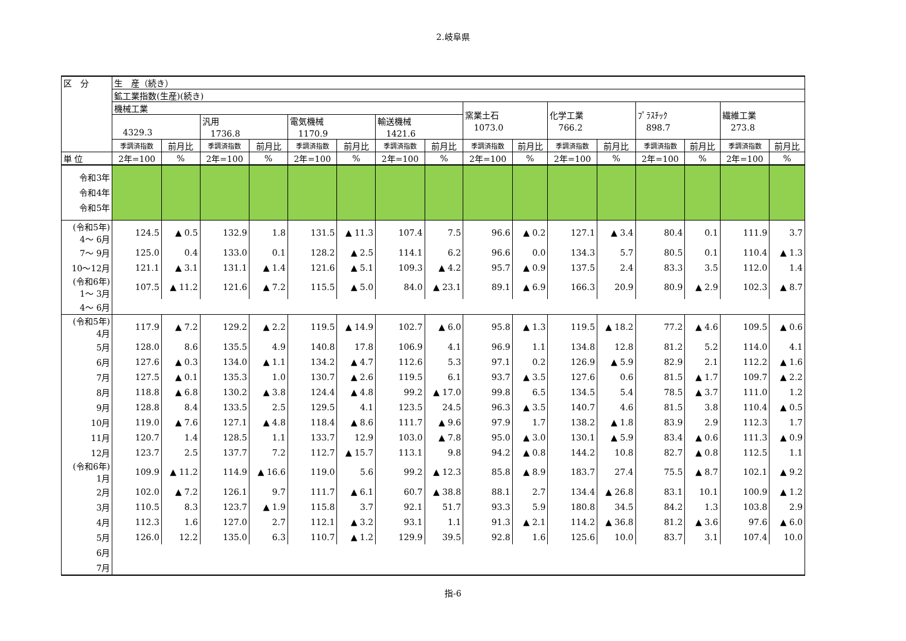2.岐阜県
| 区 分 | 生 産（続き） | | | | | | | | | | | | | | | |
| --- | --- | --- | --- | --- | --- | --- | --- | --- | --- | --- | --- | --- | --- | --- | --- | --- |
| | 鉱工業指数(生産)(続き) | | | | | | | | | | | | | | | |
| | 機械工業 | | | | | | | | 窯業土石 1073.0 | | 化学工業 766.2 | | ﾌﾟﾗｽﾁｯｸ 898.7 | | 繊維工業 273.8 | |
| | 4329.3 | | 汎用 1736.8 | | 電気機械 1170.9 | | 輸送機械 1421.6 | | | | | | | | | |
| | 季調済指数 | 前月比 | 季調済指数 | 前月比 | 季調済指数 | 前月比 | 季調済指数 | 前月比 | 季調済指数 | 前月比 | 季調済指数 | 前月比 | 季調済指数 | 前月比 | 季調済指数 | 前月比 |
| 単 位 | 2年=100 | % | 2年=100 | % | 2年=100 | % | 2年=100 | % | 2年=100 | % | 2年=100 | % | 2年=100 | % | 2年=100 | % |
| 令和3年 令和4年 令和5年 | | | | | | | | | | | | | | | | |
| (令和5年) 4～ 6月 | 124.5 | ▲ 0.5 | 132.9 | 1.8 | 131.5 | ▲ 11.3 | 107.4 | 7.5 | 96.6 | ▲ 0.2 | 127.1 | ▲ 3.4 | 80.4 | 0.1 | 111.9 | 3.7 |
| 7～ 9月 | 125.0 | 0.4 | 133.0 | 0.1 | 128.2 | ▲ 2.5 | 114.1 | 6.2 | 96.6 | 0.0 | 134.3 | 5.7 | 80.5 | 0.1 | 110.4 | ▲ 1.3 |
| 10～12月 | 121.1 | ▲ 3.1 | 131.1 | ▲ 1.4 | 121.6 | ▲ 5.1 | 109.3 | ▲ 4.2 | 95.7 | ▲ 0.9 | 137.5 | 2.4 | 83.3 | 3.5 | 112.0 | 1.4 |
| (令和6年) 1～ 3月 | 107.5 | ▲ 11.2 | 121.6 | ▲ 7.2 | 115.5 | ▲ 5.0 | 84.0 | ▲ 23.1 | 89.1 | ▲ 6.9 | 166.3 | 20.9 | 80.9 | ▲ 2.9 | 102.3 | ▲ 8.7 |
| 4～ 6月 | | | | | | | | | | | | | | | | |
| (令和5年) 4月 | 117.9 | ▲ 7.2 | 129.2 | ▲ 2.2 | 119.5 | ▲ 14.9 | 102.7 | ▲ 6.0 | 95.8 | ▲ 1.3 | 119.5 | ▲ 18.2 | 77.2 | ▲ 4.6 | 109.5 | ▲ 0.6 |
| 5月 | 128.0 | 8.6 | 135.5 | 4.9 | 140.8 | 17.8 | 106.9 | 4.1 | 96.9 | 1.1 | 134.8 | 12.8 | 81.2 | 5.2 | 114.0 | 4.1 |
| 6月 | 127.6 | ▲ 0.3 | 134.0 | ▲ 1.1 | 134.2 | ▲ 4.7 | 112.6 | 5.3 | 97.1 | 0.2 | 126.9 | ▲ 5.9 | 82.9 | 2.1 | 112.2 | ▲ 1.6 |
| 7月 | 127.5 | ▲ 0.1 | 135.3 | 1.0 | 130.7 | ▲ 2.6 | 119.5 | 6.1 | 93.7 | ▲ 3.5 | 127.6 | 0.6 | 81.5 | ▲ 1.7 | 109.7 | ▲ 2.2 |
| 8月 | 118.8 | ▲ 6.8 | 130.2 | ▲ 3.8 | 124.4 | ▲ 4.8 | 99.2 | ▲ 17.0 | 99.8 | 6.5 | 134.5 | 5.4 | 78.5 | ▲ 3.7 | 111.0 | 1.2 |
| 9月 | 128.8 | 8.4 | 133.5 | 2.5 | 129.5 | 4.1 | 123.5 | 24.5 | 96.3 | ▲ 3.5 | 140.7 | 4.6 | 81.5 | 3.8 | 110.4 | ▲ 0.5 |
| 10月 | 119.0 | ▲ 7.6 | 127.1 | ▲ 4.8 | 118.4 | ▲ 8.6 | 111.7 | ▲ 9.6 | 97.9 | 1.7 | 138.2 | ▲ 1.8 | 83.9 | 2.9 | 112.3 | 1.7 |
| 11月 | 120.7 | 1.4 | 128.5 | 1.1 | 133.7 | 12.9 | 103.0 | ▲ 7.8 | 95.0 | ▲ 3.0 | 130.1 | ▲ 5.9 | 83.4 | ▲ 0.6 | 111.3 | ▲ 0.9 |
| 12月 | 123.7 | 2.5 | 137.7 | 7.2 | 112.7 | ▲ 15.7 | 113.1 | 9.8 | 94.2 | ▲ 0.8 | 144.2 | 10.8 | 82.7 | ▲ 0.8 | 112.5 | 1.1 |
| (令和6年) 1月 | 109.9 | ▲ 11.2 | 114.9 | ▲ 16.6 | 119.0 | 5.6 | 99.2 | ▲ 12.3 | 85.8 | ▲ 8.9 | 183.7 | 27.4 | 75.5 | ▲ 8.7 | 102.1 | ▲ 9.2 |
| 2月 | 102.0 | ▲ 7.2 | 126.1 | 9.7 | 111.7 | ▲ 6.1 | 60.7 | ▲ 38.8 | 88.1 | 2.7 | 134.4 | ▲ 26.8 | 83.1 | 10.1 | 100.9 | ▲ 1.2 |
| 3月 | 110.5 | 8.3 | 123.7 | ▲ 1.9 | 115.8 | 3.7 | 92.1 | 51.7 | 93.3 | 5.9 | 180.8 | 34.5 | 84.2 | 1.3 | 103.8 | 2.9 |
| 4月 | 112.3 | 1.6 | 127.0 | 2.7 | 112.1 | ▲ 3.2 | 93.1 | 1.1 | 91.3 | ▲ 2.1 | 114.2 | ▲ 36.8 | 81.2 | ▲ 3.6 | 97.6 | ▲ 6.0 |
| 5月 | 126.0 | 12.2 | 135.0 | 6.3 | 110.7 | ▲ 1.2 | 129.9 | 39.5 | 92.8 | 1.6 | 125.6 | 10.0 | 83.7 | 3.1 | 107.4 | 10.0 |
| 6月 | | | | | | | | | | | | | | | | |
| 7月 | | | | | | | | | | | | | | | | |
指-6